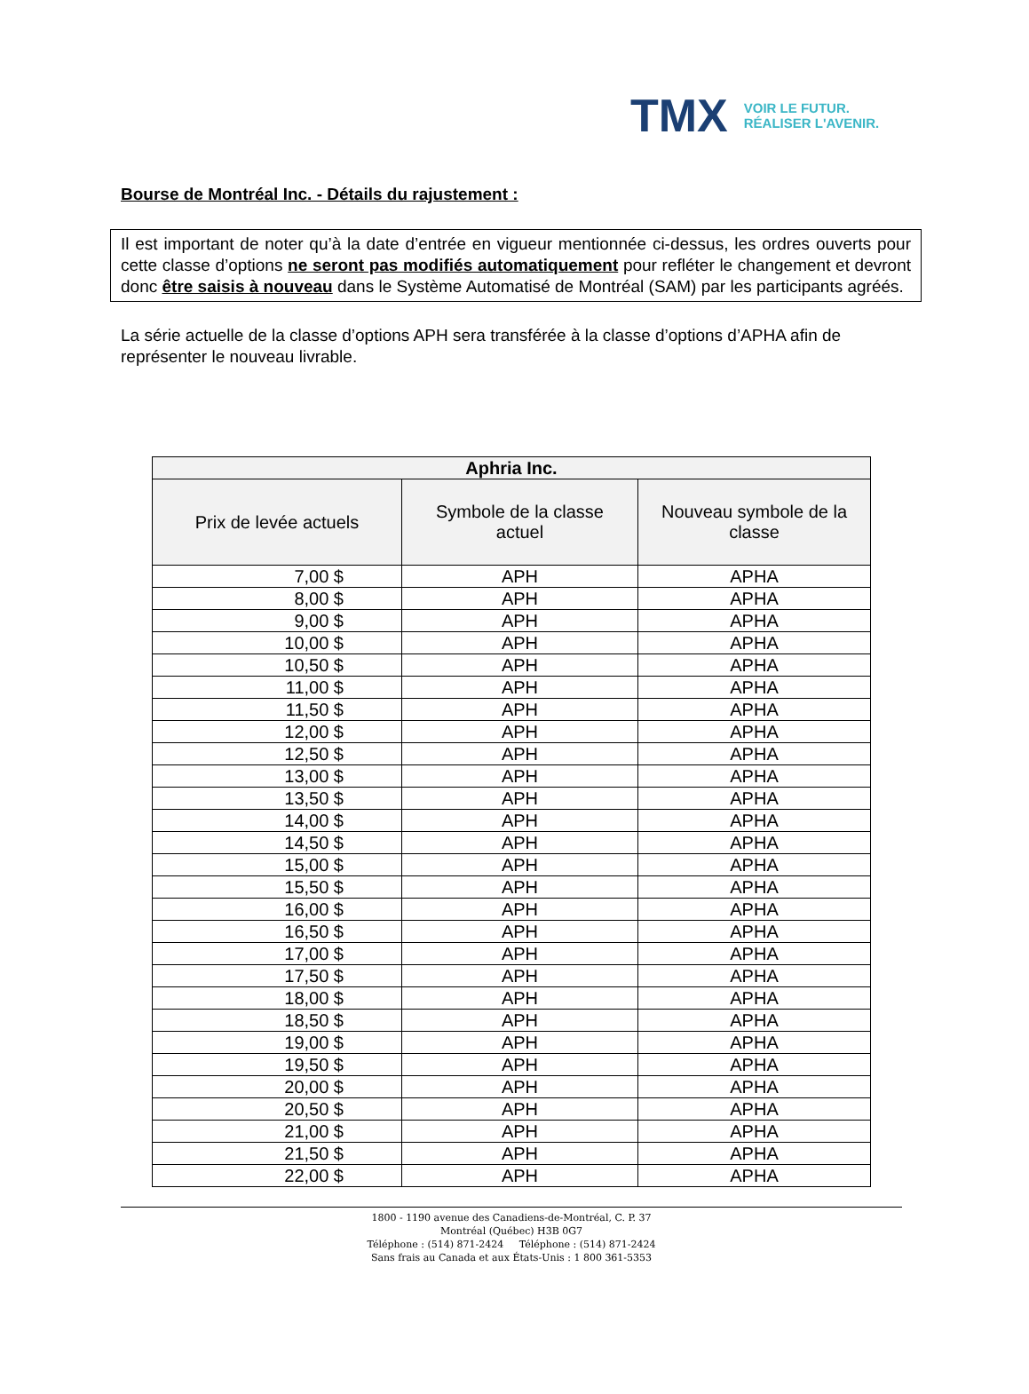TMX VOIR LE FUTUR.
RÉALISER L'AVENIR.
Bourse de Montréal Inc. - Détails du rajustement :
Il est important de noter qu’à la date d’entrée en vigueur mentionnée ci-dessus, les ordres ouverts pour cette classe d’options ne seront pas modifiés automatiquement pour refléter le changement et devront donc être saisis à nouveau dans le Système Automatisé de Montréal (SAM) par les participants agréés.
La série actuelle de la classe d’options APH sera transférée à la classe d’options d’APHA afin de représenter le nouveau livrable.
| Aphria Inc. | | |
| --- | --- | --- |
| Prix de levée actuels | Symbole de la classe actuel | Nouveau symbole de la classe |
| 7,00 $ | APH | APHA |
| 8,00 $ | APH | APHA |
| 9,00 $ | APH | APHA |
| 10,00 $ | APH | APHA |
| 10,50 $ | APH | APHA |
| 11,00 $ | APH | APHA |
| 11,50 $ | APH | APHA |
| 12,00 $ | APH | APHA |
| 12,50 $ | APH | APHA |
| 13,00 $ | APH | APHA |
| 13,50 $ | APH | APHA |
| 14,00 $ | APH | APHA |
| 14,50 $ | APH | APHA |
| 15,00 $ | APH | APHA |
| 15,50 $ | APH | APHA |
| 16,00 $ | APH | APHA |
| 16,50 $ | APH | APHA |
| 17,00 $ | APH | APHA |
| 17,50 $ | APH | APHA |
| 18,00 $ | APH | APHA |
| 18,50 $ | APH | APHA |
| 19,00 $ | APH | APHA |
| 19,50 $ | APH | APHA |
| 20,00 $ | APH | APHA |
| 20,50 $ | APH | APHA |
| 21,00 $ | APH | APHA |
| 21,50 $ | APH | APHA |
| 22,00 $ | APH | APHA |
1800 - 1190 avenue des Canadiens-de-Montréal, C. P. 37
Montréal (Québec) H3B 0G7
Téléphone : (514) 871-2424 Téléphone : (514) 871-2424
Sans frais au Canada et aux États-Unis : 1 800 361-5353